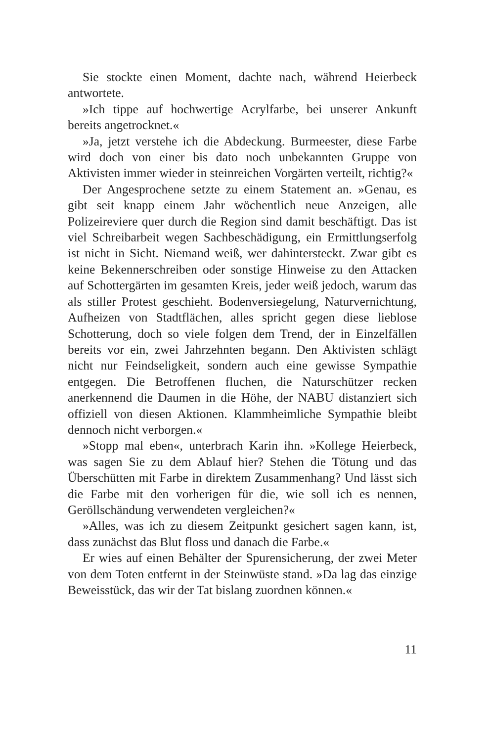Sie stockte einen Moment, dachte nach, während Heierbeck antwortete.
»Ich tippe auf hochwertige Acrylfarbe, bei unserer Ankunft bereits angetrocknet.«
»Ja, jetzt verstehe ich die Abdeckung. Burmeester, diese Farbe wird doch von einer bis dato noch unbekannten Gruppe von Aktivisten immer wieder in steinreichen Vorgärten verteilt, richtig?«
Der Angesprochene setzte zu einem Statement an. »Genau, es gibt seit knapp einem Jahr wöchentlich neue Anzeigen, alle Polizeireviere quer durch die Region sind damit beschäftigt. Das ist viel Schreibarbeit wegen Sachbeschädigung, ein Ermittlungserfolg ist nicht in Sicht. Niemand weiß, wer dahintersteckt. Zwar gibt es keine Bekennerschreiben oder sonstige Hinweise zu den Attacken auf Schottergärten im gesamten Kreis, jeder weiß jedoch, warum das als stiller Protest geschieht. Bodenversiegelung, Naturvernichtung, Aufheizen von Stadtflächen, alles spricht gegen diese lieblose Schotterung, doch so viele folgen dem Trend, der in Einzelfällen bereits vor ein, zwei Jahrzehnten begann. Den Aktivisten schlägt nicht nur Feindseligkeit, sondern auch eine gewisse Sympathie entgegen. Die Betroffenen fluchen, die Naturschützer recken anerkennend die Daumen in die Höhe, der NABU distanziert sich offiziell von diesen Aktionen. Klammheimliche Sympathie bleibt dennoch nicht verborgen.«
»Stopp mal eben«, unterbrach Karin ihn. »Kollege Heierbeck, was sagen Sie zu dem Ablauf hier? Stehen die Tötung und das Überschütten mit Farbe in direktem Zusammenhang? Und lässt sich die Farbe mit den vorherigen für die, wie soll ich es nennen, Geröllschändung verwendeten vergleichen?«
»Alles, was ich zu diesem Zeitpunkt gesichert sagen kann, ist, dass zunächst das Blut floss und danach die Farbe.«
Er wies auf einen Behälter der Spurensicherung, der zwei Meter von dem Toten entfernt in der Steinwüste stand. »Da lag das einzige Beweisstück, das wir der Tat bislang zuordnen können.«
11